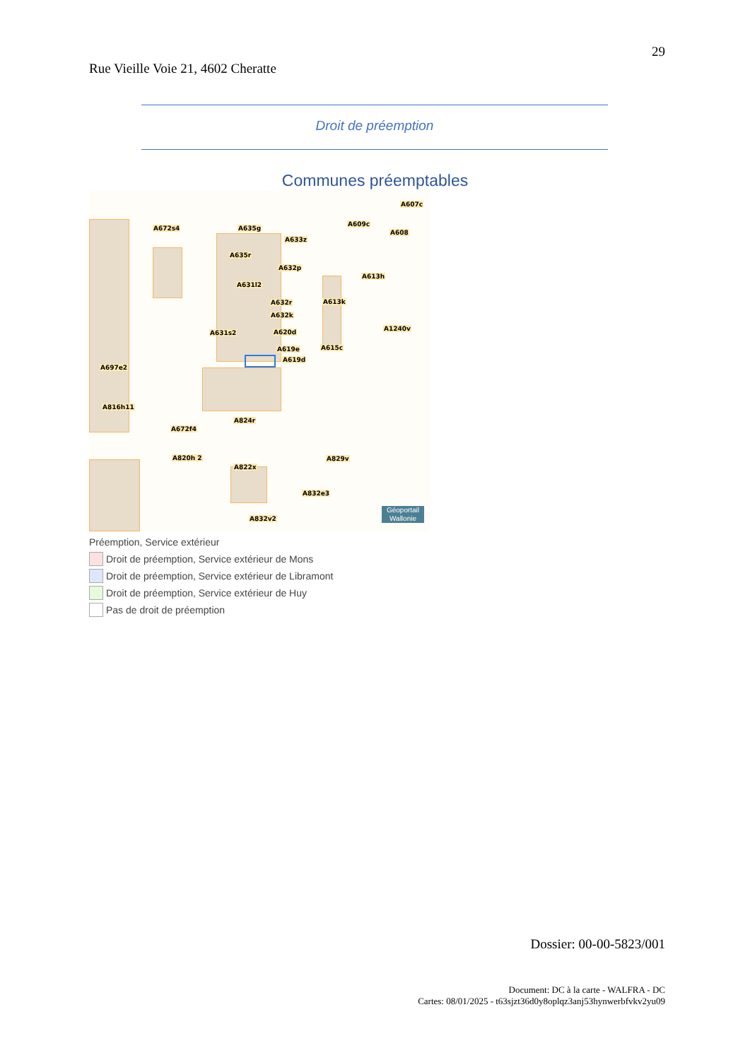29
Rue Vieille Voie 21, 4602 Cheratte
Droit de préemption
Communes préemptables
A672s4 A635g
A607c
A609c
A608
A633z
A635r
A632p
A613h
A631l2
A632r A613k
A632k
A1240v
A631s2 A620d
A619e A615c
A619d
A697e2
A816h11
A824r
A672f4
A829v A820h 2
A822x
A832e3
A832v2
Géoportail
Wallonie
Préemption, Service extérieur
Droit de préemption, Service extérieur de Mons
Droit de préemption, Service extérieur de Libramont
Droit de préemption, Service extérieur de Huy
Pas de droit de préemption
Dossier: 00-00-5823/001
Document: DC à la carte - WALFRA - DC
Cartes: 08/01/2025 - t63sjzt36d0y8oplqz3anj53hynwerbfvkv2yu09